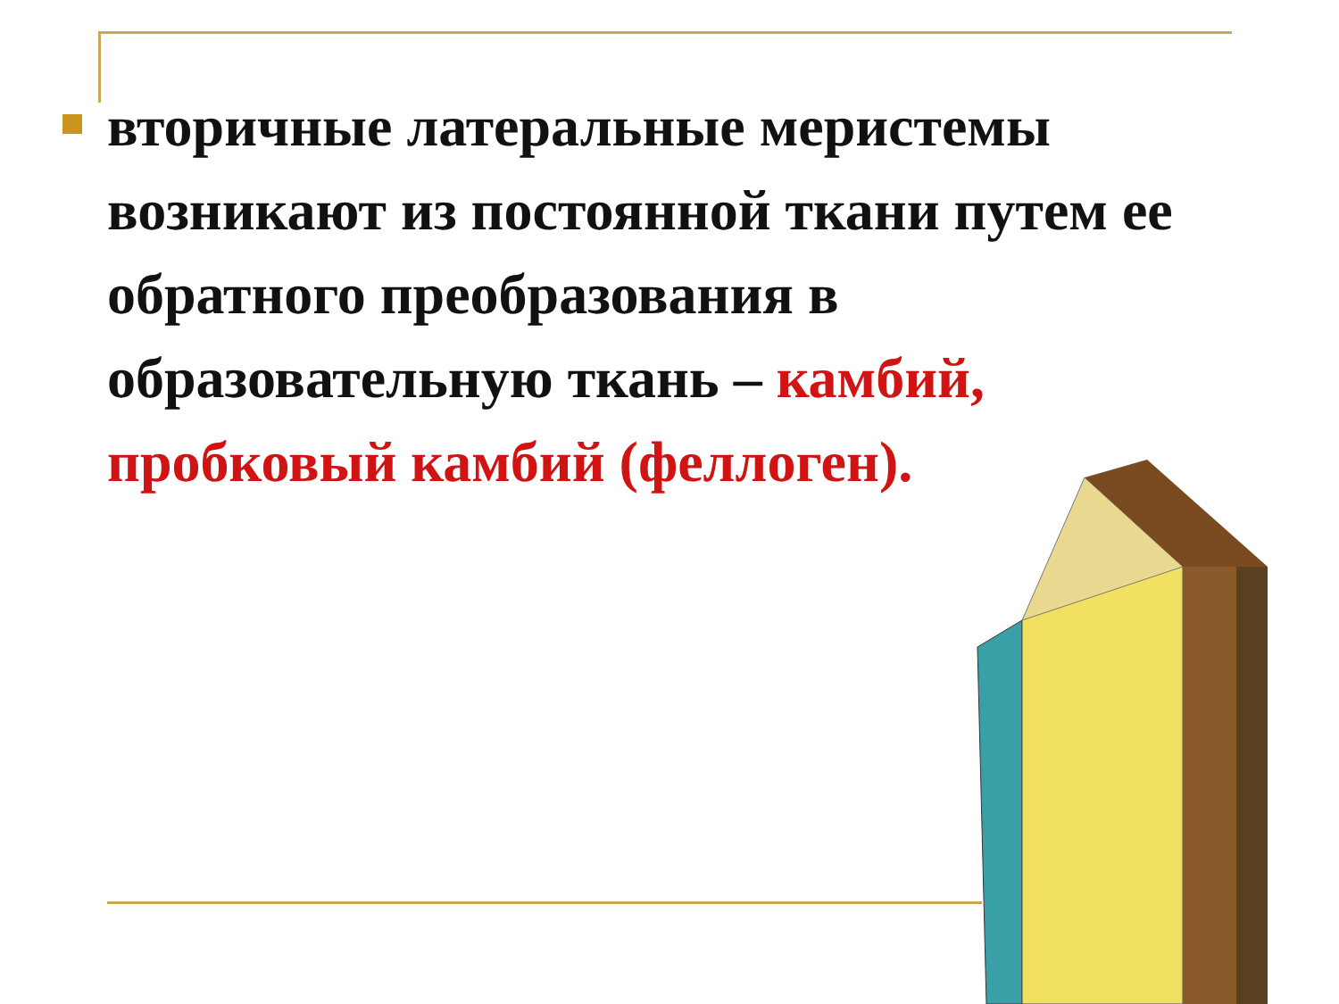вторичные латеральные меристемы возникают из постоянной ткани путем ее обратного преобразования в образовательную ткань – камбий, пробковый камбий (феллоген).